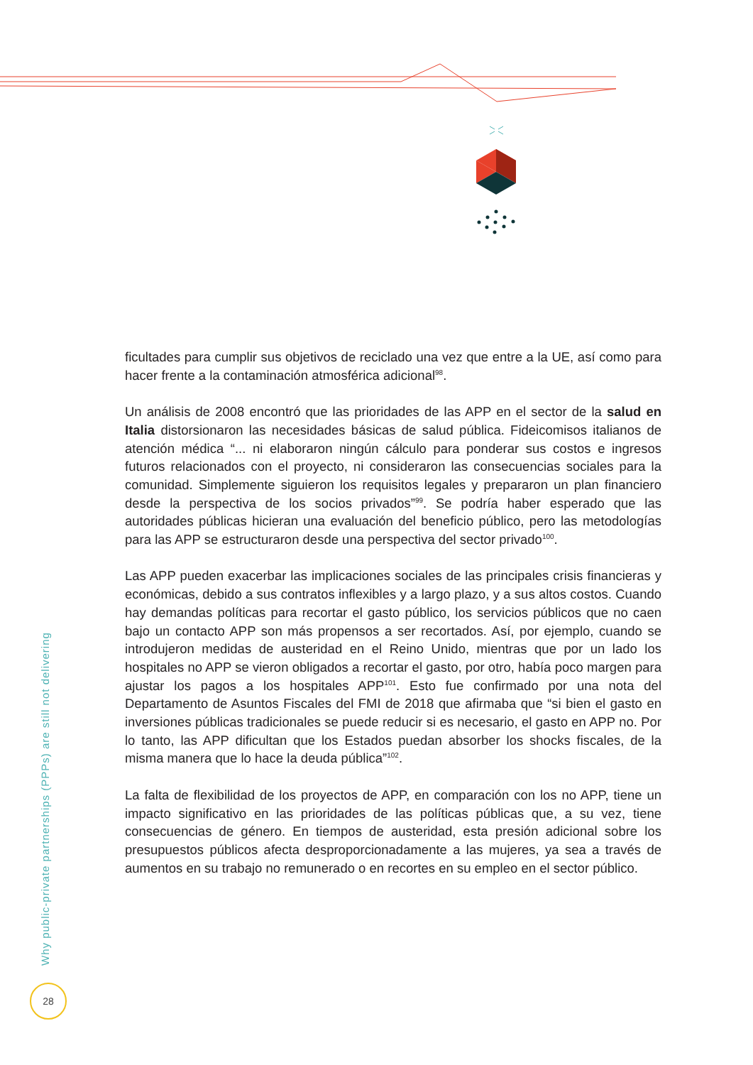ficultades para cumplir sus objetivos de reciclado una vez que entre a la UE, así como para hacer frente a la contaminación atmosférica adicional<sup>98</sup>.
Un análisis de 2008 encontró que las prioridades de las APP en el sector de la salud en Italia distorsionaron las necesidades básicas de salud pública. Fideicomisos italianos de atención médica “... ni elaboraron ningún cálculo para ponderar sus costos e ingresos futuros relacionados con el proyecto, ni consideraron las consecuencias sociales para la comunidad. Simplemente siguieron los requisitos legales y prepararon un plan financiero desde la perspectiva de los socios privados”<sup>99</sup>. Se podría haber esperado que las autoridades públicas hicieran una evaluación del beneficio público, pero las metodologías para las APP se estructuraron desde una perspectiva del sector privado<sup>100</sup>.
Las APP pueden exacerbar las implicaciones sociales de las principales crisis financieras y económicas, debido a sus contratos inflexibles y a largo plazo, y a sus altos costos. Cuando hay demandas políticas para recortar el gasto público, los servicios públicos que no caen bajo un contacto APP son más propensos a ser recortados. Así, por ejemplo, cuando se introdujeron medidas de austeridad en el Reino Unido, mientras que por un lado los hospitales no APP se vieron obligados a recortar el gasto, por otro, había poco margen para ajustar los pagos a los hospitales APP<sup>101</sup>. Esto fue confirmado por una nota del Departamento de Asuntos Fiscales del FMI de 2018 que afirmaba que “si bien el gasto en inversiones públicas tradicionales se puede reducir si es necesario, el gasto en APP no. Por lo tanto, las APP dificultan que los Estados puedan absorber los shocks fiscales, de la misma manera que lo hace la deuda pública”<sup>102</sup>.
La falta de flexibilidad de los proyectos de APP, en comparación con los no APP, tiene un impacto significativo en las prioridades de las políticas públicas que, a su vez, tiene consecuencias de género. En tiempos de austeridad, esta presión adicional sobre los presupuestos públicos afecta desproporcionadamente a las mujeres, ya sea a través de aumentos en su trabajo no remunerado o en recortes en su empleo en el sector público.
Why public-private partnerships (PPPs) are still not delivering
28